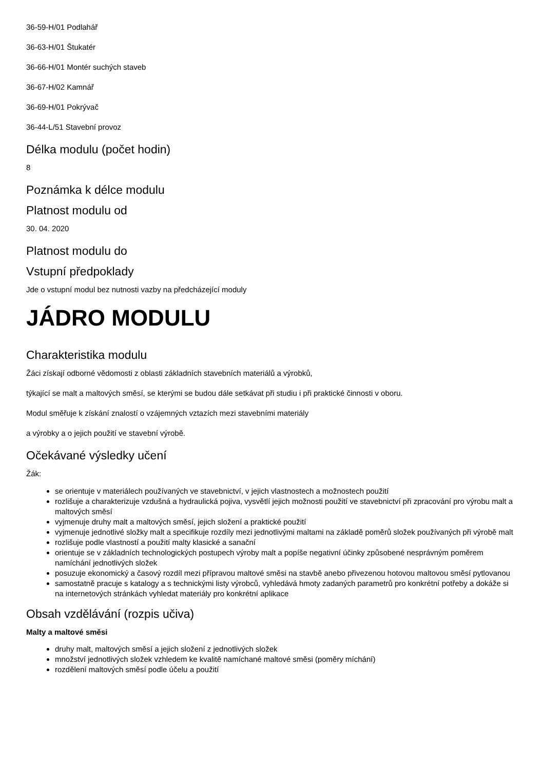36-59-H/01 Podlahář
36-63-H/01 Štukatér
36-66-H/01 Montér suchých staveb
36-67-H/02 Kamnář
36-69-H/01 Pokrývač
36-44-L/51 Stavební provoz
Délka modulu (počet hodin)
8
Poznámka k délce modulu
Platnost modulu od
30. 04. 2020
Platnost modulu do
Vstupní předpoklady
Jde o vstupní modul bez nutnosti vazby na předcházející moduly
JÁDRO MODULU
Charakteristika modulu
Žáci získají odborné vědomosti z oblasti základních stavebních materiálů a výrobků,
týkající se malt a maltových směsí, se kterými se budou dále setkávat při studiu i při praktické činnosti v oboru.
Modul směřuje k získání znalostí o vzájemných vztazích mezi stavebními materiály
a výrobky a o jejich použití ve stavební výrobě.
Očekávané výsledky učení
Žák:
se orientuje v materiálech používaných ve stavebnictví, v jejich vlastnostech a možnostech použití
rozlišuje a charakterizuje vzdušná a hydraulická pojiva, vysvětlí jejich možnosti použití ve stavebnictví při zpracování pro výrobu malt a maltových směsí
vyjmenuje druhy malt a maltových směsí, jejich složení a praktické použití
vyjmenuje jednotlivé složky malt a specifikuje rozdíly mezi jednotlivými maltami na základě poměrů složek používaných při výrobě malt
rozlišuje podle vlastností a použití malty klasické a sanační
orientuje se v základních technologických postupech výroby malt a popíše negativní účinky způsobené nesprávným poměrem namíchání jednotlivých složek
posuzuje ekonomický a časový rozdíl mezi přípravou maltové směsi na stavbě anebo přivezenou hotovou maltovou směsí pytlovanou
samostatně pracuje s katalogy a s technickými listy výrobců, vyhledává hmoty zadaných parametrů pro konkrétní potřeby a dokáže si na internetových stránkách vyhledat materiály pro konkrétní aplikace
Obsah vzdělávání (rozpis učiva)
Malty a maltové směsi
druhy malt, maltových směsí a jejich složení z jednotlivých složek
množství jednotlivých složek vzhledem ke kvalitě namíchané maltové směsi (poměry míchání)
rozdělení maltových směsí podle účelu a použití